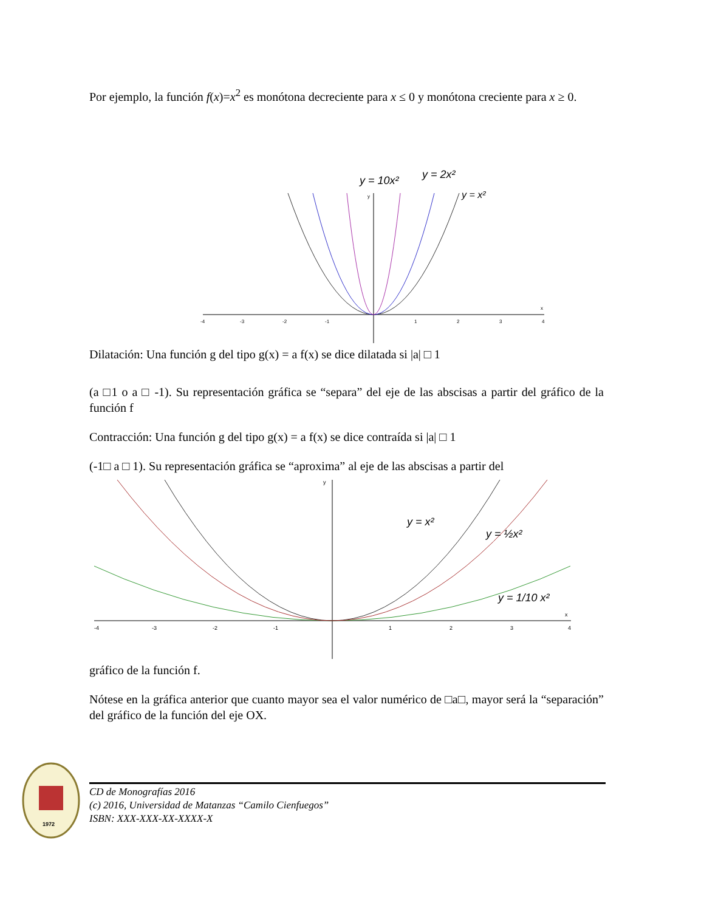Por ejemplo, la función f(x)=x<sup>2</sup> es monótona decreciente para x ≤ 0 y monótona creciente para x ≥ 0.
y = 10x²
y = 2x²
y = x²
-4
-3
-2
-1
1
2
3
4
x
y
Dilatación: Una función g del tipo g(x) = a f(x) se dice dilatada si |a| □ 1
(a □1 o a □ -1). Su representación gráfica se “separa” del eje de las abscisas a partir del gráfico de la función f
Contracción: Una función g del tipo g(x) = a f(x) se dice contraída si |a| □ 1
(-1□ a □ 1). Su representación gráfica se “aproxima” al eje de las abscisas a partir del
y = x²
y = ½x²
y = 1/10 x²
-4
-3
-2
-1
1
2
3
4
x
y
gráfico de la función f.
Nótese en la gráfica anterior que cuanto mayor sea el valor numérico de □a□, mayor será la “separación” del gráfico de la función del eje OX.
1972
CD de Monografías 2016
(c) 2016, Universidad de Matanzas “Camilo Cienfuegos”
ISBN: XXX-XXX-XX-XXXX-X